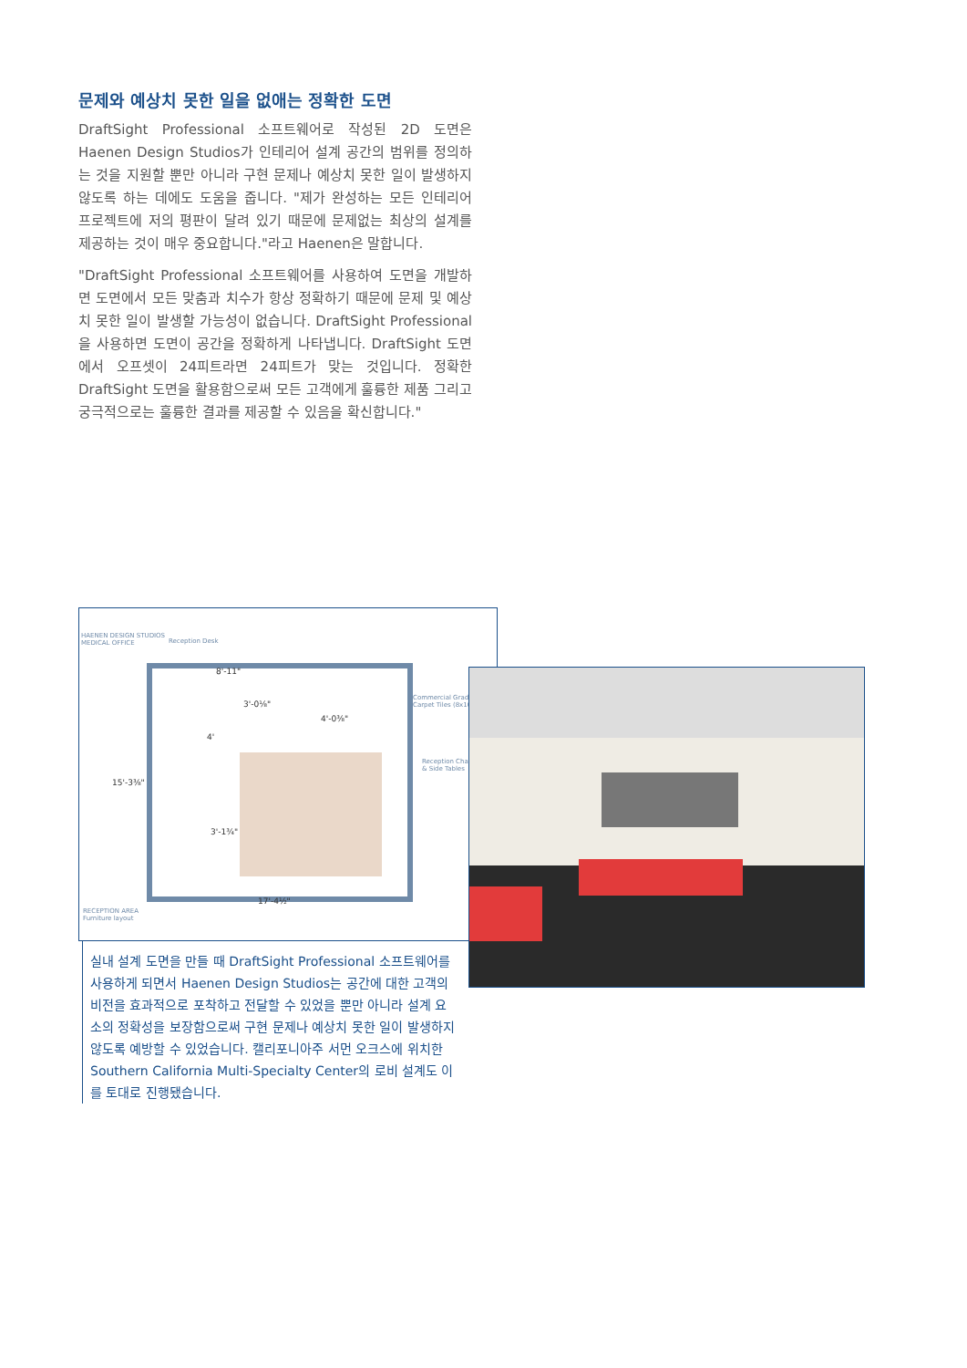문제와 예상치 못한 일을 없애는 정확한 도면
DraftSight Professional 소프트웨어로 작성된 2D 도면은 Haenen Design Studios가 인테리어 설계 공간의 범위를 정의하는 것을 지원할 뿐만 아니라 구현 문제나 예상치 못한 일이 발생하지 않도록 하는 데에도 도움을 줍니다. "제가 완성하는 모든 인테리어 프로젝트에 저의 평판이 달려 있기 때문에 문제없는 최상의 설계를 제공하는 것이 매우 중요합니다."라고 Haenen은 말합니다.
"DraftSight Professional 소프트웨어를 사용하여 도면을 개발하면 도면에서 모든 맞춤과 치수가 항상 정확하기 때문에 문제 및 예상치 못한 일이 발생할 가능성이 없습니다. DraftSight Professional을 사용하면 도면이 공간을 정확하게 나타냅니다. DraftSight 도면에서 오프셋이 24피트라면 24피트가 맞는 것입니다. 정확한 DraftSight 도면을 활용함으로써 모든 고객에게 훌륭한 제품 그리고 궁극적으로는 훌륭한 결과를 제공할 수 있음을 확신합니다."
HAENEN DESIGN STUDIOS
MEDICAL OFFICE
Reception Desk
Commercial Grade
Carpet Tiles (8x10)
Reception Chairs
& Side Tables
8'-11"
3'-0⅛"
4'-0⅜"
4'
15'-3⅜"
3'-1¾"
17'-4½"
RECEPTION AREA
Furniture layout
실내 설계 도면을 만들 때 DraftSight Professional 소프트웨어를 사용하게 되면서 Haenen Design Studios는 공간에 대한 고객의 비전을 효과적으로 포착하고 전달할 수 있었을 뿐만 아니라 설계 요소의 정확성을 보장함으로써 구현 문제나 예상치 못한 일이 발생하지 않도록 예방할 수 있었습니다. 캘리포니아주 서먼 오크스에 위치한 Southern California Multi-Specialty Center의 로비 설계도 이를 토대로 진행됐습니다.